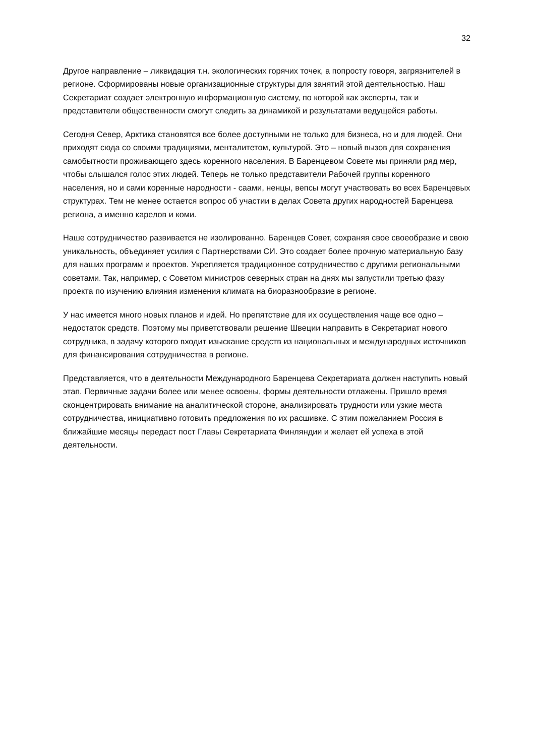32
Другое направление – ликвидация т.н. экологических горячих точек, а попросту говоря, загрязнителей в регионе. Сформированы новые организационные структуры для занятий этой деятельностью. Наш Секретариат создает электронную информационную систему, по которой как эксперты, так и представители общественности смогут следить за динамикой и результатами ведущейся работы.
Сегодня Север, Арктика становятся все более доступными не только для бизнеса, но и для людей. Они приходят сюда со своими традициями, менталитетом, культурой. Это – новый вызов для сохранения самобытности проживающего здесь коренного населения. В Баренцевом Совете мы приняли ряд мер, чтобы слышался голос этих людей. Теперь не только представители Рабочей группы коренного населения, но и сами коренные народности - саами, ненцы, вепсы могут участвовать во всех Баренцевых структурах. Тем не менее остается вопрос об участии в делах Совета других народностей Баренцева региона, а именно карелов и коми.
Наше сотрудничество развивается не изолированно. Баренцев Совет, сохраняя свое своеобразие и свою уникальность, объединяет усилия с Партнерствами СИ. Это создает более прочную материальную базу для наших программ и проектов. Укрепляется традиционное сотрудничество с другими региональными советами. Так, например, с Советом министров северных стран на днях мы запустили третью фазу проекта по изучению влияния изменения климата на биоразнообразие в регионе.
У нас имеется много новых планов и идей. Но препятствие для их осуществления чаще все одно – недостаток средств. Поэтому мы приветствовали решение Швеции направить в Секретариат нового сотрудника, в задачу которого входит изыскание средств из национальных и международных источников для финансирования сотрудничества в регионе.
Представляется, что в деятельности Международного Баренцева Секретариата должен наступить новый этап. Первичные задачи более или менее освоены, формы деятельности отлажены. Пришло время сконцентрировать внимание на аналитической стороне, анализировать трудности или узкие места сотрудничества, инициативно готовить предложения по их расшивке. С этим пожеланием Россия в ближайшие месяцы передаст пост Главы Секретариата Финляндии и желает ей успеха в этой деятельности.